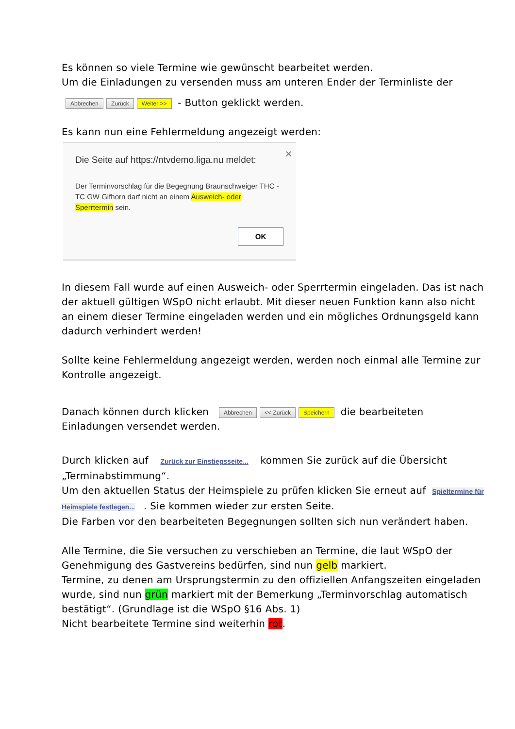Es können so viele Termine wie gewünscht bearbeitet werden.
Um die Einladungen zu versenden muss am unteren Ender der Terminliste der
Abbrechen Zurück Weiter >> - Button geklickt werden.
Es kann nun eine Fehlermeldung angezeigt werden:
✕
Die Seite auf https://ntvdemo.liga.nu meldet:
Der Terminvorschlag für die Begegnung Braunschweiger THC - TC GW Gifhorn darf nicht an einem Ausweich- oder Sperrtermin sein.
OK
In diesem Fall wurde auf einen Ausweich- oder Sperrtermin eingeladen. Das ist nach der aktuell gültigen WSpO nicht erlaubt. Mit dieser neuen Funktion kann also nicht an einem dieser Termine eingeladen werden und ein mögliches Ordnungsgeld kann dadurch verhindert werden!
Sollte keine Fehlermeldung angezeigt werden, werden noch einmal alle Termine zur Kontrolle angezeigt.
Danach können durch klicken Abbrechen << Zurück Speichern die bearbeiteten Einladungen versendet werden.
Durch klicken auf Zurück zur Einstiegsseite... kommen Sie zurück auf die Übersicht „Terminabstimmung“.
Um den aktuellen Status der Heimspiele zu prüfen klicken Sie erneut auf Spieltermine für Heimspiele festlegen.... Sie kommen wieder zur ersten Seite.
Die Farben vor den bearbeiteten Begegnungen sollten sich nun verändert haben.
Alle Termine, die Sie versuchen zu verschieben an Termine, die laut WSpO der Genehmigung des Gastvereins bedürfen, sind nun gelb markiert.
Termine, zu denen am Ursprungstermin zu den offiziellen Anfangszeiten eingeladen wurde, sind nun grün markiert mit der Bemerkung „Terminvorschlag automatisch bestätigt“. (Grundlage ist die WSpO §16 Abs. 1)
Nicht bearbeitete Termine sind weiterhin rot.